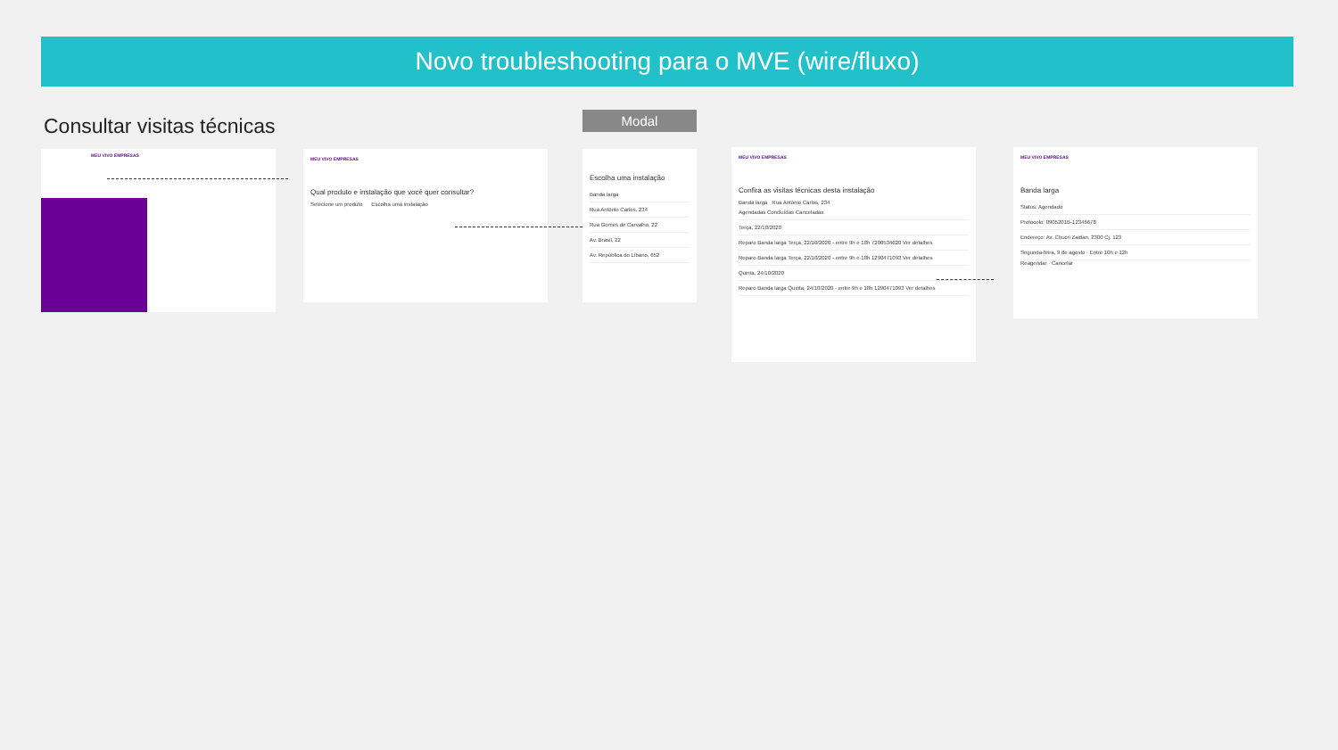Novo troubleshooting para o MVE (wire/fluxo)
Consultar visitas técnicas Modal
MEU VIVO EMPRESAS
MEU VIVO EMPRESAS
Qual produto e instalação que você quer consultar?
Selecione um produto Escolha uma instalação
Escolha uma instalação
Banda larga
Rua Antônio Carlos, 234
Rua Gomes de Carvalho, 22
Av. Brasil, 22
Av. República do Líbano, 652
MEU VIVO EMPRESAS
Confira as visitas técnicas desta instalação
Banda larga Rua Antônio Carlos, 234
Agendadas Concluídas Canceladas
Terça, 22/10/2020
Reparo Banda larga Terça, 22/10/2020 - entre 9h e 18h 7200534620 Ver detalhes
Reparo Banda larga Terça, 22/10/2020 - entre 9h e 18h 1290471093 Ver detalhes
Quinta, 24/10/2020
Reparo Banda larga Quinta, 24/10/2020 - entre 9h e 18h 1290471093 Ver detalhes
MEU VIVO EMPRESAS
Banda larga
Status: Agendado
Protocolo: 0905201B-12346678
Endereço: Av. Chucri Zaidan, 2300 Cj. 123
Segunda-feira, 9 de agosto · Entre 10h e 12h
Reagendar · Cancelar